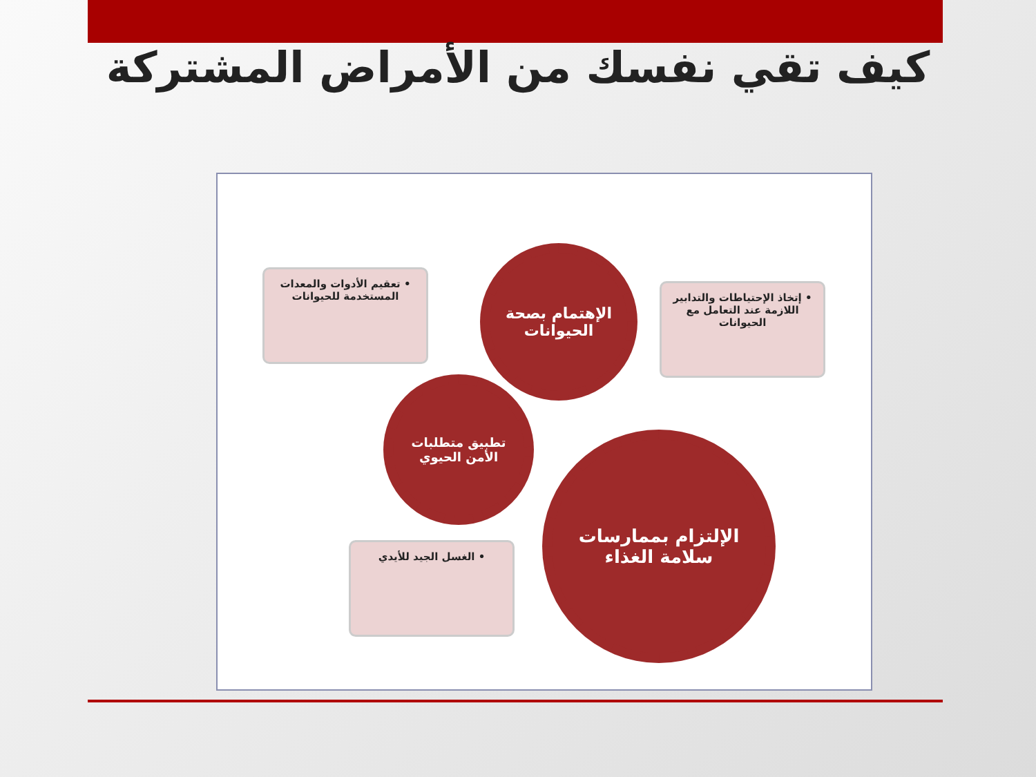كيف تقي نفسك من الأمراض المشتركة
• تعقيم الأدوات والمعدات المستخدمة للحيوانات
الإهتمام بصحة الحيوانات
• إتخاذ الإحتياطات والتدابير اللازمة عند التعامل مع الحيوانات
تطبيق متطلبات الأمن الحيوي
الإلتزام بممارسات سلامة الغذاء
• الغسل الجيد للأيدي